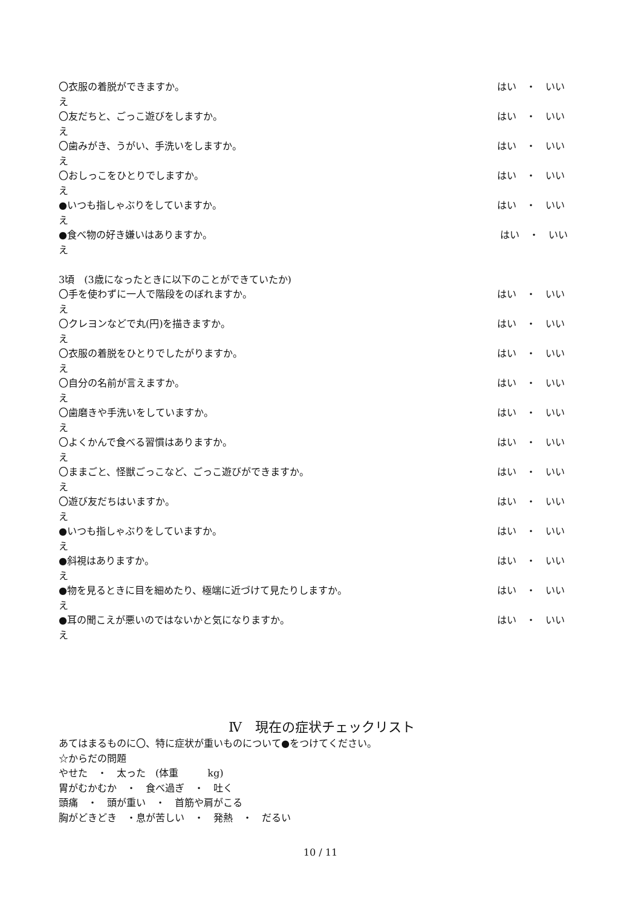〇衣服の着脱ができますか。 はい　・　いい
え
〇友だちと、ごっこ遊びをしますか。 はい　・　いい
え
〇歯みがき、うがい、手洗いをしますか。 はい　・　いい
え
〇おしっこをひとりでしますか。 はい　・　いい
え
●いつも指しゃぶりをしていますか。 はい　・　いい
え
●食べ物の好き嫌いはありますか。 はい　・　いい
え
3頃　(3歳になったときに以下のことができていたか)
〇手を使わずに一人で階段をのぼれますか。 はい　・　いい
え
〇クレヨンなどで丸(円)を描きますか。 はい　・　いい
え
〇衣服の着脱をひとりでしたがりますか。 はい　・　いい
え
〇自分の名前が言えますか。 はい　・　いい
え
〇歯磨きや手洗いをしていますか。 はい　・　いい
え
〇よくかんで食べる習慣はありますか。 はい　・　いい
え
〇ままごと、怪獣ごっこなど、ごっこ遊びができますか。 はい　・　いい
え
〇遊び友だちはいますか。 はい　・　いい
え
●いつも指しゃぶりをしていますか。 はい　・　いい
え
●斜視はありますか。 はい　・　いい
え
●物を見るときに目を細めたり、極端に近づけて見たりしますか。 はい　・　いい
え
●耳の聞こえが悪いのではないかと気になりますか。 はい　・　いい
え
Ⅳ　現在の症状チェックリスト
あてはまるものに〇、特に症状が重いものについて●をつけてください。
☆からだの問題
やせた　・　太った　(体重　　　kg)
胃がむかむか　・　食べ過ぎ　・　吐く
頭痛　・　頭が重い　・　首筋や肩がこる
胸がどきどき　・息が苦しい　・　発熱　・　だるい
10 / 11